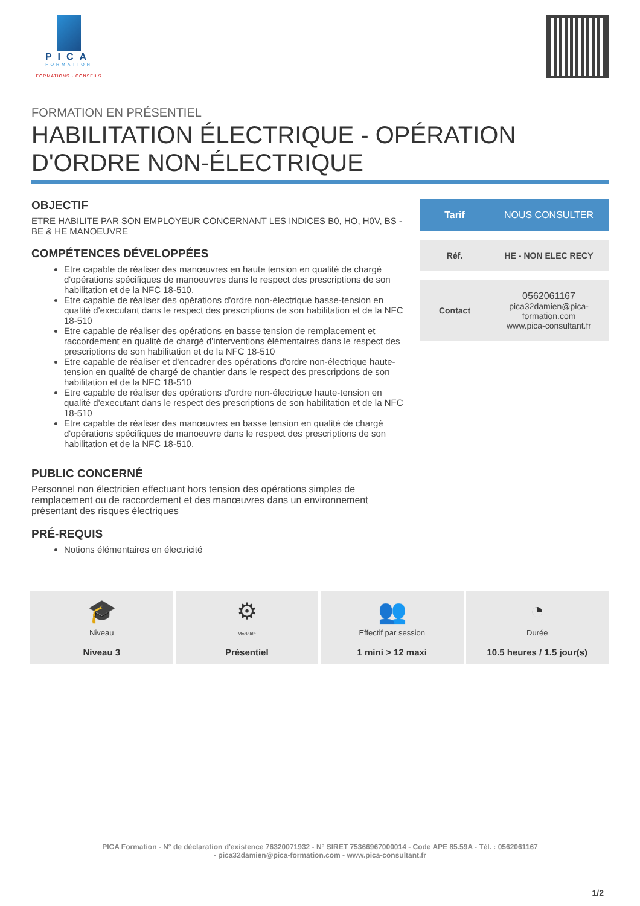PICA
FORMATION
FORMATIONS · CONSEILS
FORMATION EN PRÉSENTIEL
HABILITATION ÉLECTRIQUE - OPÉRATION D'ORDRE NON-ÉLECTRIQUE
OBJECTIF
ETRE HABILITE PAR SON EMPLOYEUR CONCERNANT LES INDICES B0, HO, H0V, BS - BE & HE MANOEUVRE
COMPÉTENCES DÉVELOPPÉES
Etre capable de réaliser des manœuvres en haute tension en qualité de chargé d'opérations spécifiques de manoeuvres dans le respect des prescriptions de son habilitation et de la NFC 18-510.
Etre capable de réaliser des opérations d'ordre non-électrique basse-tension en qualité d'executant dans le respect des prescriptions de son habilitation et de la NFC 18-510
Etre capable de réaliser des opérations en basse tension de remplacement et raccordement en qualité de chargé d'interventions élémentaires dans le respect des prescriptions de son habilitation et de la NFC 18-510
Etre capable de réaliser et d'encadrer des opérations d'ordre non-électrique haute-tension en qualité de chargé de chantier dans le respect des prescriptions de son habilitation et de la NFC 18-510
Etre capable de réaliser des opérations d'ordre non-électrique haute-tension en qualité d'executant dans le respect des prescriptions de son habilitation et de la NFC 18-510
Etre capable de réaliser des manœuvres en basse tension en qualité de chargé d'opérations spécifiques de manoeuvre dans le respect des prescriptions de son habilitation et de la NFC 18-510.
PUBLIC CONCERNÉ
Personnel non électricien effectuant hors tension des opérations simples de remplacement ou de raccordement et des manœuvres dans un environnement présentant des risques électriques
PRÉ-REQUIS
Notions élémentaires en électricité
| Tarif | NOUS CONSULTER |
| Réf. | HE - NON ELEC RECY |
| Contact | 0562061167 pica32damien@pica-formation.com www.pica-consultant.fr |
🎓
Niveau
Niveau 3
⚙
Modalité
Présentiel
👥
Effectif par session
1 mini > 12 maxi
◔
Durée
10.5 heures / 1.5 jour(s)
PICA Formation - N° de déclaration d'existence 76320071932 - N° SIRET 75366967000014 - Code APE 85.59A - Tél. : 0562061167
- pica32damien@pica-formation.com - www.pica-consultant.fr
1/2